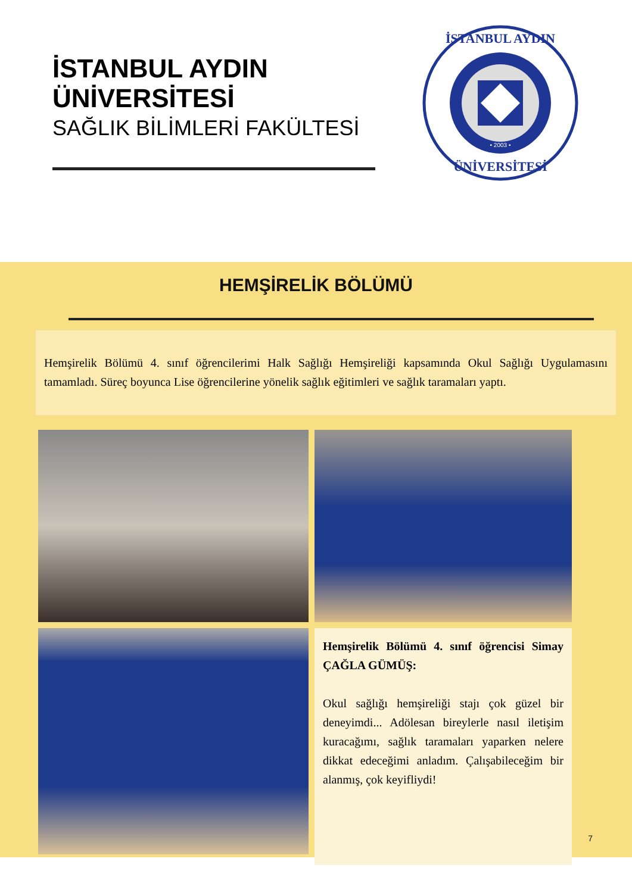İSTANBUL AYDIN
ÜNİVERSİTESİ
SAĞLIK BİLİMLERİ FAKÜLTESİ
İSTANBUL AYDIN
ÜNİVERSİTESİ
• 2003 •
HEMŞİRELİK BÖLÜMÜ
Hemşirelik Bölümü 4. sınıf öğrencilerimi Halk Sağlığı Hemşireliği kapsamında Okul Sağlığı Uygulamasını tamamladı. Süreç boyunca Lise öğrencilerine yönelik sağlık eğitimleri ve sağlık taramaları yaptı.
Hemşirelik Bölümü 4. sınıf öğrencisi Simay ÇAĞLA GÜMÜŞ:
Okul sağlığı hemşireliği stajı çok güzel bir deneyimdi... Adölesan bireylerle nasıl iletişim kuracağımı, sağlık taramaları yaparken nelere dikkat edeceğimi anladım. Çalışabileceğim bir alanmış, çok keyifliydi!
7